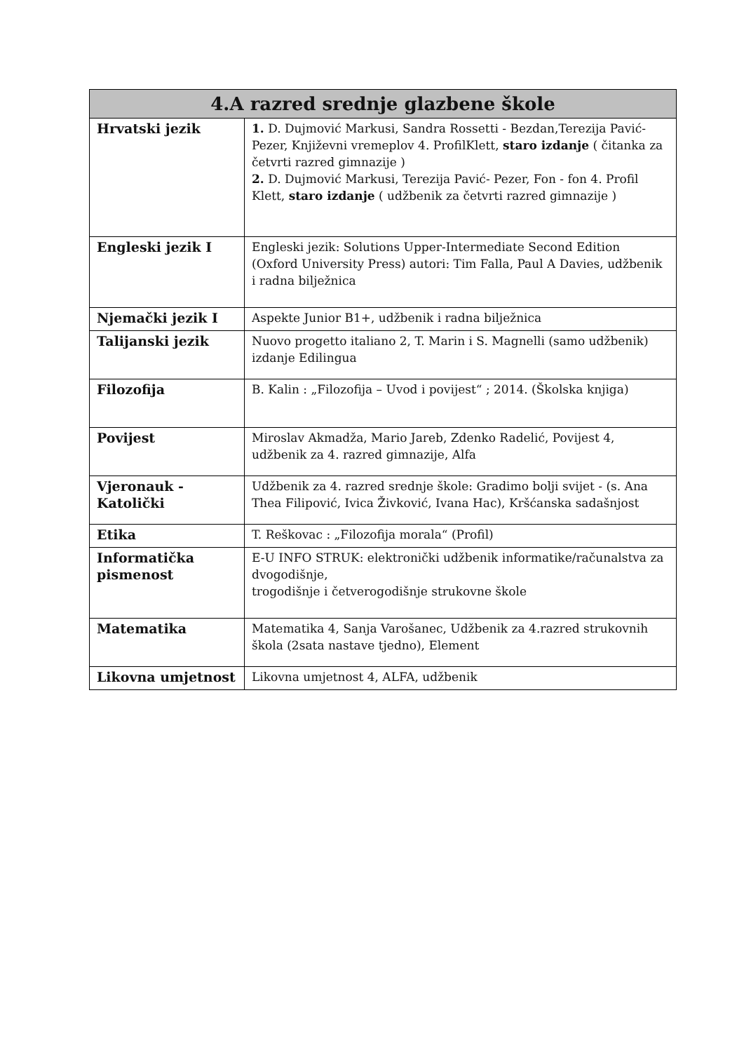| 4.A razred srednje glazbene škole | |
| --- | --- |
| Hrvatski jezik | 1. D. Dujmović Markusi, Sandra Rossetti - Bezdan,Terezija Pavić- Pezer, Književni vremeplov 4. ProfilKlett, staro izdanje ( čitanka za četvrti razred gimnazije ) 2. D. Dujmović Markusi, Terezija Pavić- Pezer, Fon - fon 4. Profil Klett, staro izdanje ( udžbenik za četvrti razred gimnazije ) |
| Engleski jezik I | Engleski jezik: Solutions Upper-Intermediate Second Edition (Oxford University Press) autori: Tim Falla, Paul A Davies, udžbenik i radna bilježnica |
| Njemački jezik I | Aspekte Junior B1+, udžbenik i radna bilježnica |
| Talijanski jezik | Nuovo progetto italiano 2, T. Marin i S. Magnelli (samo udžbenik) izdanje Edilingua |
| Filozofija | B. Kalin : „Filozofija – Uvod i povijest“ ; 2014. (Školska knjiga) |
| Povijest | Miroslav Akmadža, Mario Jareb, Zdenko Radelić, Povijest 4, udžbenik za 4. razred gimnazije, Alfa |
| Vjeronauk - Katolički | Udžbenik za 4. razred srednje škole: Gradimo bolji svijet - (s. Ana Thea Filipović, Ivica Živković, Ivana Hac), Kršćanska sadašnjost |
| Etika | T. Reškovac : „Filozofija morala“ (Profil) |
| Informatička pismenost | E-U INFO STRUK: elektronički udžbenik informatike/računalstva za dvogodišnje, trogodišnje i četverogodišnje strukovne škole |
| Matematika | Matematika 4, Sanja Varošanec, Udžbenik za 4.razred strukovnih škola (2sata nastave tjedno), Element |
| Likovna umjetnost | Likovna umjetnost 4, ALFA, udžbenik |